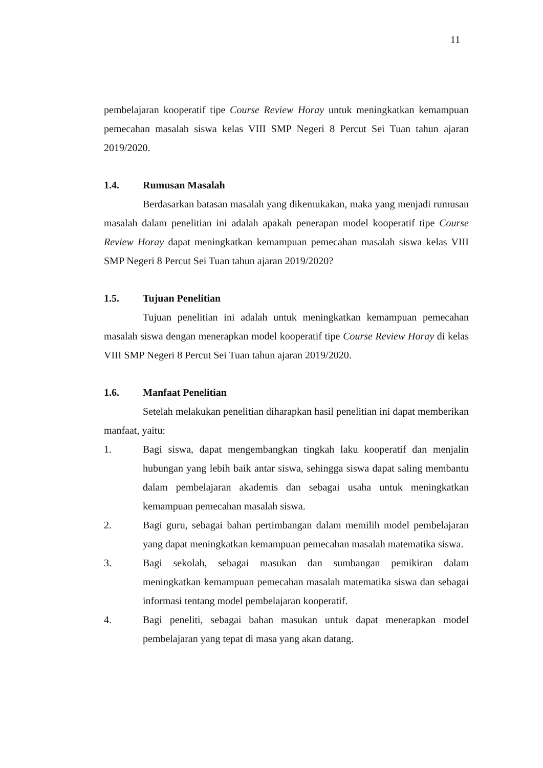11
pembelajaran kooperatif tipe Course Review Horay untuk meningkatkan kemampuan pemecahan masalah siswa kelas VIII SMP Negeri 8 Percut Sei Tuan tahun ajaran 2019/2020.
1.4. Rumusan Masalah
Berdasarkan batasan masalah yang dikemukakan, maka yang menjadi rumusan masalah dalam penelitian ini adalah apakah penerapan model kooperatif tipe Course Review Horay dapat meningkatkan kemampuan pemecahan masalah siswa kelas VIII SMP Negeri 8 Percut Sei Tuan tahun ajaran 2019/2020?
1.5. Tujuan Penelitian
Tujuan penelitian ini adalah untuk meningkatkan kemampuan pemecahan masalah siswa dengan menerapkan model kooperatif tipe Course Review Horay di kelas VIII SMP Negeri 8 Percut Sei Tuan tahun ajaran 2019/2020.
1.6. Manfaat Penelitian
Setelah melakukan penelitian diharapkan hasil penelitian ini dapat memberikan manfaat, yaitu:
1. Bagi siswa, dapat mengembangkan tingkah laku kooperatif dan menjalin hubungan yang lebih baik antar siswa, sehingga siswa dapat saling membantu dalam pembelajaran akademis dan sebagai usaha untuk meningkatkan kemampuan pemecahan masalah siswa.
2. Bagi guru, sebagai bahan pertimbangan dalam memilih model pembelajaran yang dapat meningkatkan kemampuan pemecahan masalah matematika siswa.
3. Bagi sekolah, sebagai masukan dan sumbangan pemikiran dalam meningkatkan kemampuan pemecahan masalah matematika siswa dan sebagai informasi tentang model pembelajaran kooperatif.
4. Bagi peneliti, sebagai bahan masukan untuk dapat menerapkan model pembelajaran yang tepat di masa yang akan datang.